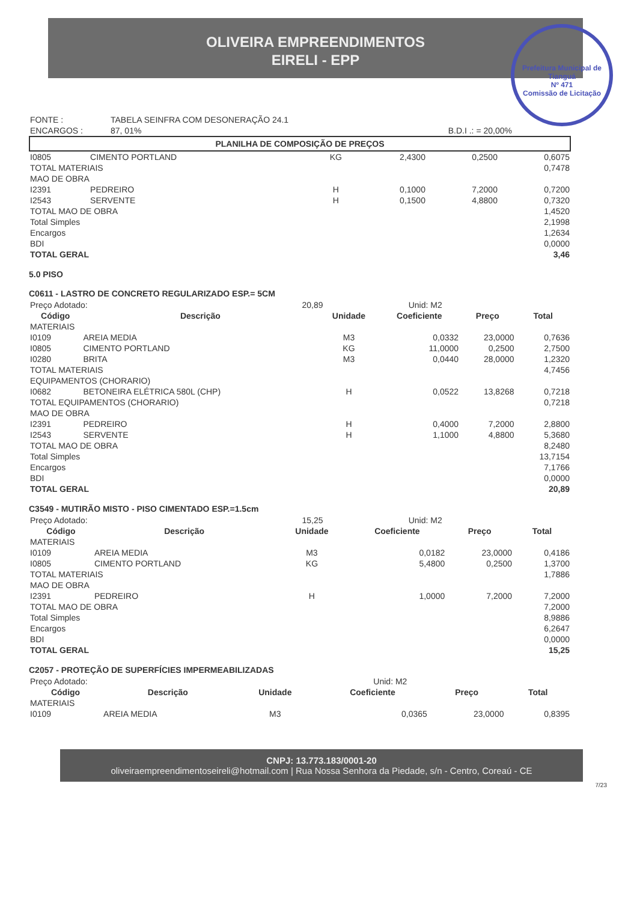OLIVEIRA EMPREENDIMENTOS
EIRELI - EPP
Prefeitura Municipal de Tianguá
Nº 471
Comissão de Licitação
| FONTE : | TABELA SEINFRA COM DESONERAÇÃO 24.1 | |
| ENCARGOS : | 87, 01% | B.D.I .: = 20,00% |
PLANILHA DE COMPOSIÇÃO DE PREÇOS
| I0805 | CIMENTO PORTLAND | KG | 2,4300 | 0,2500 | 0,6075 |
| TOTAL MATERIAIS | | | | | 0,7478 |
| MAO DE OBRA | | | | | |
| I2391 | PEDREIRO | H | 0,1000 | 7,2000 | 0,7200 |
| I2543 | SERVENTE | H | 0,1500 | 4,8800 | 0,7320 |
| TOTAL MAO DE OBRA | | | | | 1,4520 |
| Total Simples | | | | | 2,1998 |
| Encargos | | | | | 1,2634 |
| BDI | | | | | 0,0000 |
| TOTAL GERAL | | | | | 3,46 |
5.0 PISO
C0611 - LASTRO DE CONCRETO REGULARIZADO ESP.= 5CM
| Preço Adotado: | 20,89 | Unid: M2 |
| Código | Descrição | Unidade | Coeficiente | Preço | Total |
| --- | --- | --- | --- | --- | --- |
| MATERIAIS | | | | | |
| I0109 | AREIA MEDIA | M3 | 0,0332 | 23,0000 | 0,7636 |
| I0805 | CIMENTO PORTLAND | KG | 11,0000 | 0,2500 | 2,7500 |
| I0280 | BRITA | M3 | 0,0440 | 28,0000 | 1,2320 |
| TOTAL MATERIAIS | | | | | 4,7456 |
| EQUIPAMENTOS (CHORARIO) | | | | | |
| I0682 | BETONEIRA ELÉTRICA 580L (CHP) | H | 0,0522 | 13,8268 | 0,7218 |
| TOTAL EQUIPAMENTOS (CHORARIO) | | | | | 0,7218 |
| MAO DE OBRA | | | | | |
| I2391 | PEDREIRO | H | 0,4000 | 7,2000 | 2,8800 |
| I2543 | SERVENTE | H | 1,1000 | 4,8800 | 5,3680 |
| TOTAL MAO DE OBRA | | | | | 8,2480 |
| Total Simples | | | | | 13,7154 |
| Encargos | | | | | 7,1766 |
| BDI | | | | | 0,0000 |
| TOTAL GERAL | | | | | 20,89 |
C3549 - MUTIRÃO MISTO - PISO CIMENTADO ESP.=1.5cm
| Preço Adotado: | 15,25 | Unid: M2 |
| Código | Descrição | Unidade | Coeficiente | Preço | Total |
| --- | --- | --- | --- | --- | --- |
| MATERIAIS | | | | | |
| I0109 | AREIA MEDIA | M3 | 0,0182 | 23,0000 | 0,4186 |
| I0805 | CIMENTO PORTLAND | KG | 5,4800 | 0,2500 | 1,3700 |
| TOTAL MATERIAIS | | | | | 1,7886 |
| MAO DE OBRA | | | | | |
| I2391 | PEDREIRO | H | 1,0000 | 7,2000 | 7,2000 |
| TOTAL MAO DE OBRA | | | | | 7,2000 |
| Total Simples | | | | | 8,9886 |
| Encargos | | | | | 6,2647 |
| BDI | | | | | 0,0000 |
| TOTAL GERAL | | | | | 15,25 |
C2057 - PROTEÇÃO DE SUPERFÍCIES IMPERMEABILIZADAS
| Preço Adotado: | | Unid: M2 |
| Código | Descrição | Unidade | Coeficiente | Preço | Total |
| --- | --- | --- | --- | --- | --- |
| MATERIAIS | | | | | |
| I0109 | AREIA MEDIA | M3 | 0,0365 | 23,0000 | 0,8395 |
CNPJ: 13.773.183/0001-20
oliveiraempreendimentoseireli@hotmail.com | Rua Nossa Senhora da Piedade, s/n - Centro, Coreaú - CE
7/23